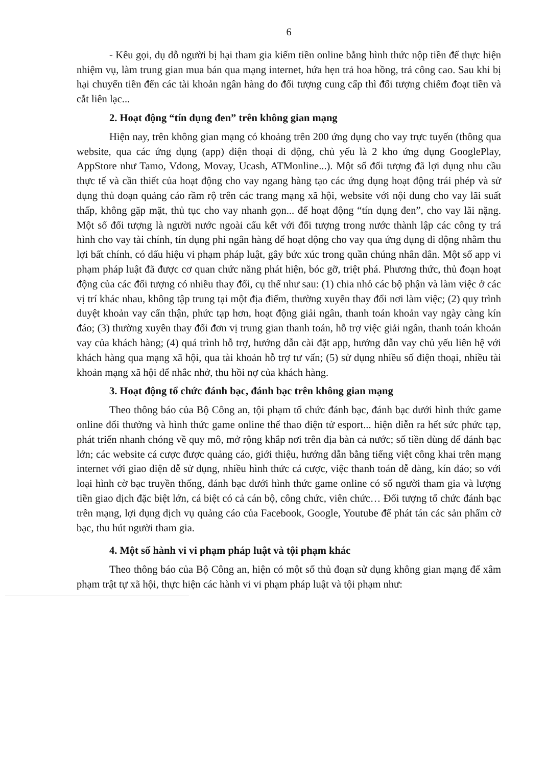6
- Kêu gọi, dụ dỗ người bị hại tham gia kiếm tiền online bằng hình thức nộp tiền để thực hiện nhiệm vụ, làm trung gian mua bán qua mạng internet, hứa hẹn trả hoa hồng, trả công cao. Sau khi bị hại chuyển tiền đến các tài khoản ngân hàng do đối tượng cung cấp thì đối tượng chiếm đoạt tiền và cắt liên lạc...
2. Hoạt động “tín dụng đen” trên không gian mạng
Hiện nay, trên không gian mạng có khoảng trên 200 ứng dụng cho vay trực tuyến (thông qua website, qua các ứng dụng (app) điện thoại di động, chủ yếu là 2 kho ứng dụng GooglePlay, AppStore như Tamo, Vdong, Movay, Ucash, ATMonline...). Một số đối tượng đã lợi dụng nhu cầu thực tế và cần thiết của hoạt động cho vay ngang hàng tạo các ứng dụng hoạt động trái phép và sử dụng thủ đoạn quảng cáo rầm rộ trên các trang mạng xã hội, website với nội dung cho vay lãi suất thấp, không gặp mặt, thủ tục cho vay nhanh gọn... để hoạt động “tín dụng đen”, cho vay lãi nặng. Một số đối tượng là người nước ngoài cấu kết với đối tượng trong nước thành lập các công ty trá hình cho vay tài chính, tín dụng phi ngân hàng để hoạt động cho vay qua ứng dụng di động nhằm thu lợi bất chính, có dấu hiệu vi phạm pháp luật, gây bức xúc trong quần chúng nhân dân. Một số app vi phạm pháp luật đã được cơ quan chức năng phát hiện, bóc gỡ, triệt phá. Phương thức, thủ đoạn hoạt động của các đối tượng có nhiều thay đổi, cụ thể như sau: (1) chia nhỏ các bộ phận và làm việc ở các vị trí khác nhau, không tập trung tại một địa điểm, thường xuyên thay đổi nơi làm việc; (2) quy trình duyệt khoản vay cẩn thận, phức tạp hơn, hoạt động giải ngân, thanh toán khoản vay ngày càng kín đáo; (3) thường xuyên thay đổi đơn vị trung gian thanh toán, hỗ trợ việc giải ngân, thanh toán khoản vay của khách hàng; (4) quá trình hỗ trợ, hướng dẫn cài đặt app, hướng dẫn vay chủ yếu liên hệ với khách hàng qua mạng xã hội, qua tài khoản hỗ trợ tư vấn; (5) sử dụng nhiều số điện thoại, nhiều tài khoản mạng xã hội để nhắc nhở, thu hồi nợ của khách hàng.
3. Hoạt động tổ chức đánh bạc, đánh bạc trên không gian mạng
Theo thông báo của Bộ Công an, tội phạm tổ chức đánh bạc, đánh bạc dưới hình thức game online đổi thưởng và hình thức game online thể thao điện tử esport... hiện diễn ra hết sức phức tạp, phát triển nhanh chóng về quy mô, mở rộng khắp nơi trên địa bàn cả nước; số tiền dùng để đánh bạc lớn; các website cá cược được quảng cáo, giới thiệu, hướng dẫn bằng tiếng việt công khai trên mạng internet với giao diện dễ sử dụng, nhiều hình thức cá cược, việc thanh toán dễ dàng, kín đáo; so với loại hình cờ bạc truyền thống, đánh bạc dưới hình thức game online có số người tham gia và lượng tiền giao dịch đặc biệt lớn, cá biệt có cả cán bộ, công chức, viên chức… Đối tượng tổ chức đánh bạc trên mạng, lợi dụng dịch vụ quảng cáo của Facebook, Google, Youtube để phát tán các sản phẩm cờ bạc, thu hút người tham gia.
4. Một số hành vi vi phạm pháp luật và tội phạm khác
Theo thông báo của Bộ Công an, hiện có một số thủ đoạn sử dụng không gian mạng để xâm phạm trật tự xã hội, thực hiện các hành vi vi phạm pháp luật và tội phạm như: